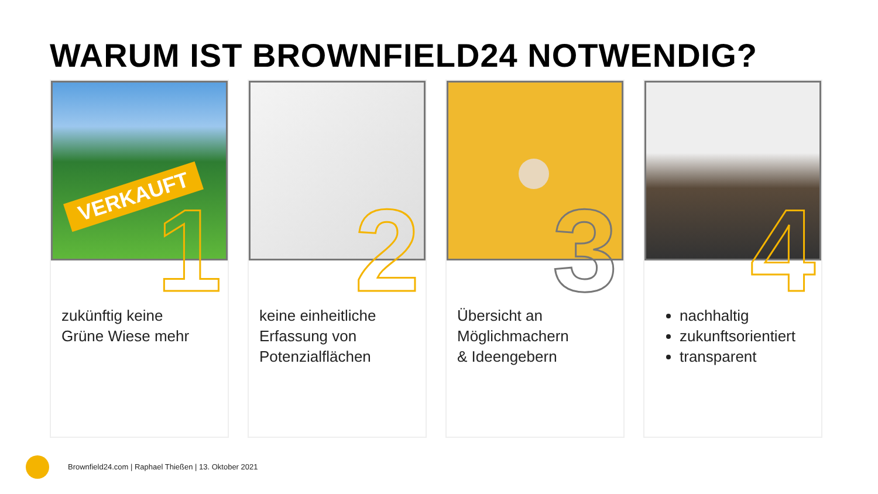WARUM IST BROWNFIELD24 NOTWENDIG?
VERKAUFT
1
zukünftig keine
Grüne Wiese mehr
2
keine einheitliche
Erfassung von
Potenzialflächen
3
Übersicht an
Möglichmachern
& Ideengebern
4
nachhaltig
zukunftsorientiert
transparent
Brownfield24.com | Raphael Thießen | 13. Oktober 2021